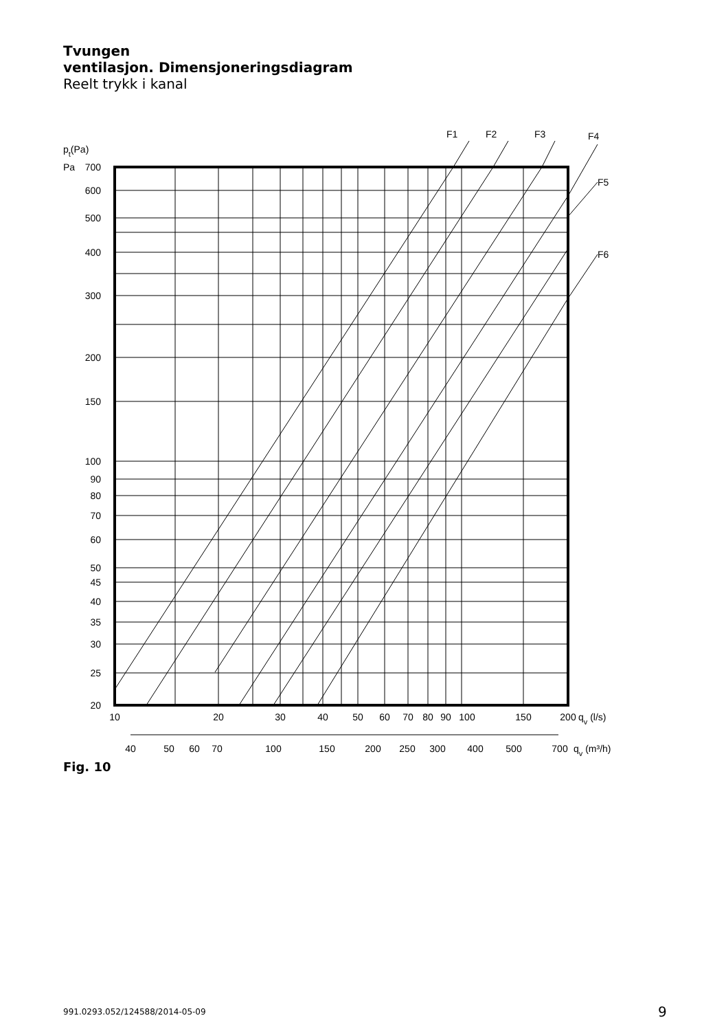Tvungen
ventilasjon. Dimensjoneringsdiagram
Reelt trykk i kanal
F1
F2
F3
F4
F5
F6
pt(Pa)
Pa
700
600
500
400
300
200
150
100
90
80
70
60
50
45
40
35
30
25
20
10
20
30
40
50
60
70
80
90
100
150
200
qv (l/s)
40
50
60
70
100
150
200
250
300
400
500
700
qv (m³/h)
Fig. 10
991.0293.052/124588/2014-05-09 9